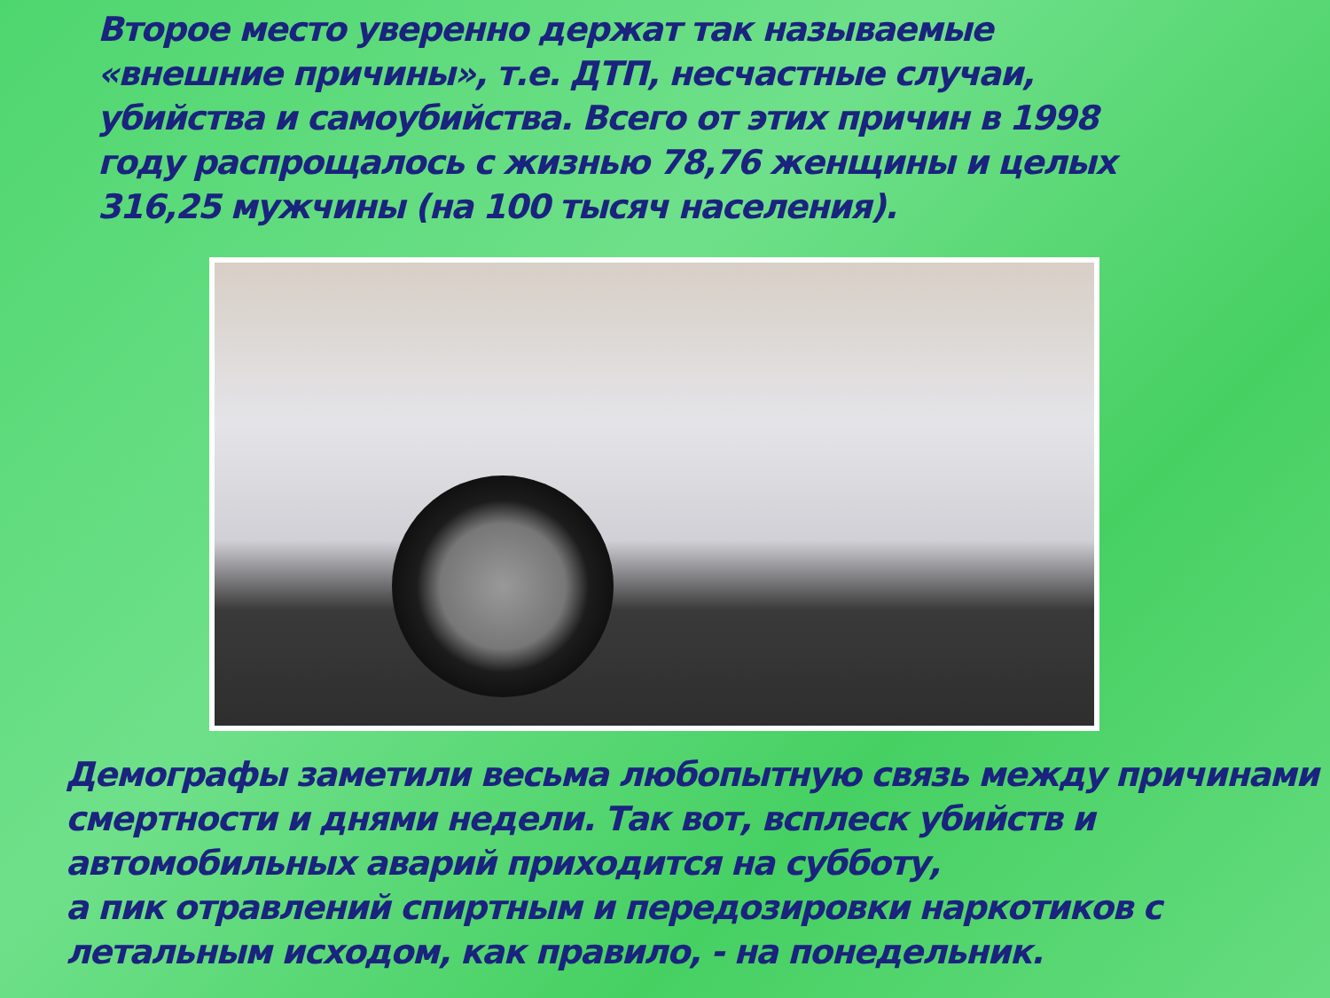Второе место уверенно держат так называемые «внешние причины», т.е. ДТП, несчастные случаи, убийства и самоубийства. Всего от этих причин в 1998 году распрощалось с жизнью 78,76 женщины и целых 316,25 мужчины (на 100 тысяч населения).
Демографы заметили весьма любопытную связь между причинами смертности и днями недели. Так вот, всплеск убийств и автомобильных аварий приходится на субботу,
а пик отравлений спиртным и передозировки наркотиков с летальным исходом, как правило, - на понедельник.